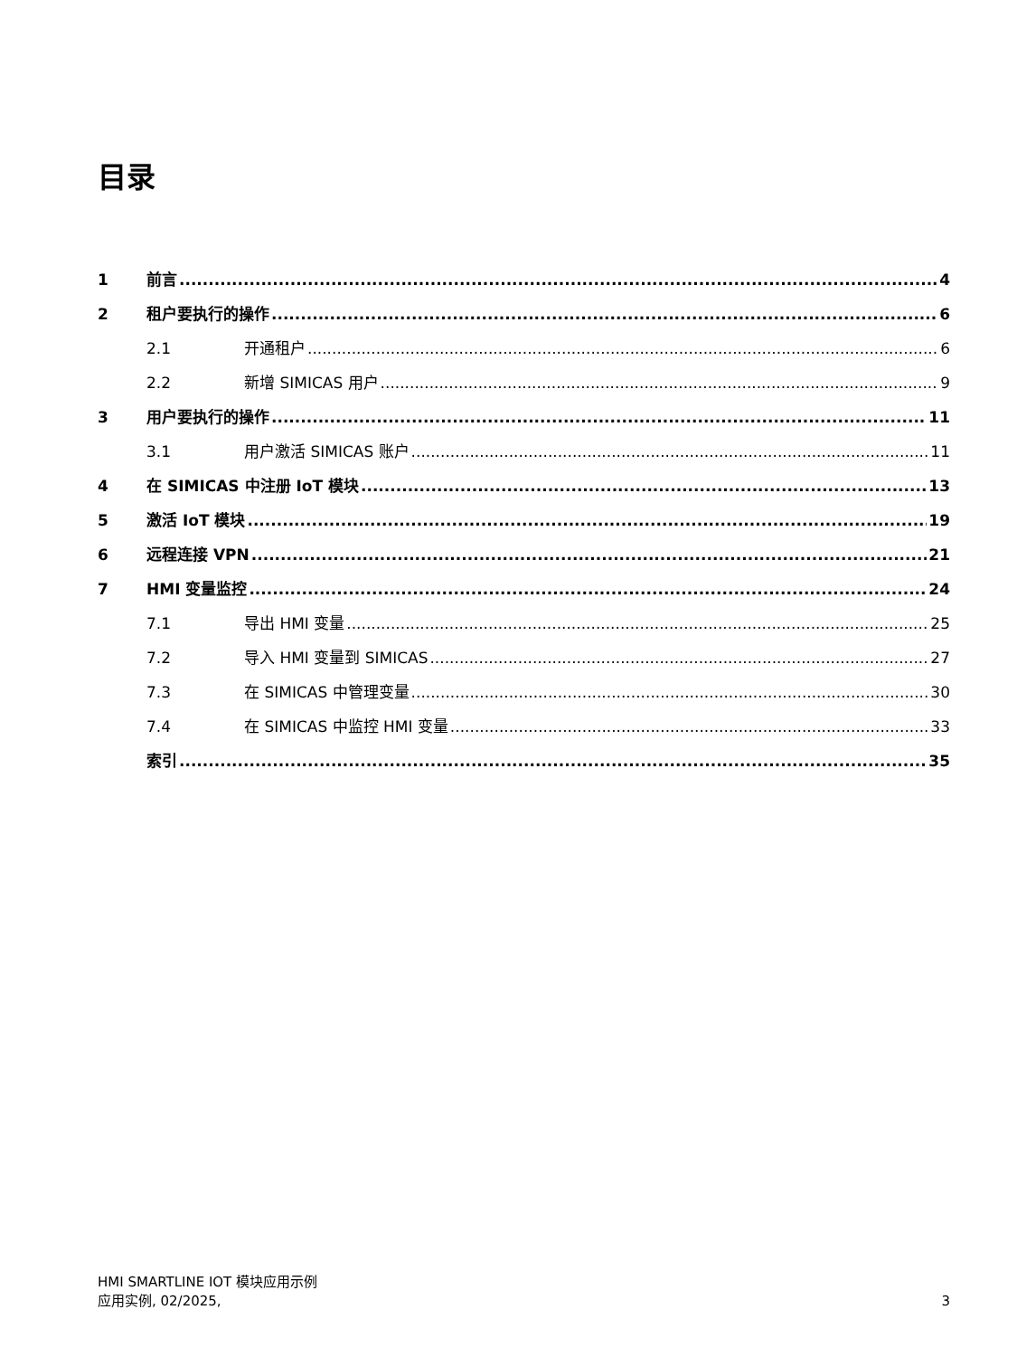目录
1 前言 4
2 租户要执行的操作 6
2.1 开通租户 6
2.2 新增 SIMICAS 用户 9
3 用户要执行的操作 11
3.1 用户激活 SIMICAS 账户 11
4 在 SIMICAS 中注册 IoT 模块 13
5 激活 IoT 模块 19
6 远程连接 VPN 21
7 HMI 变量监控 24
7.1 导出 HMI 变量 25
7.2 导入 HMI 变量到 SIMICAS 27
7.3 在 SIMICAS 中管理变量 30
7.4 在 SIMICAS 中监控 HMI 变量 33
索引 35
HMI SMARTLINE IOT 模块应用示例
应用实例, 02/2025,
3